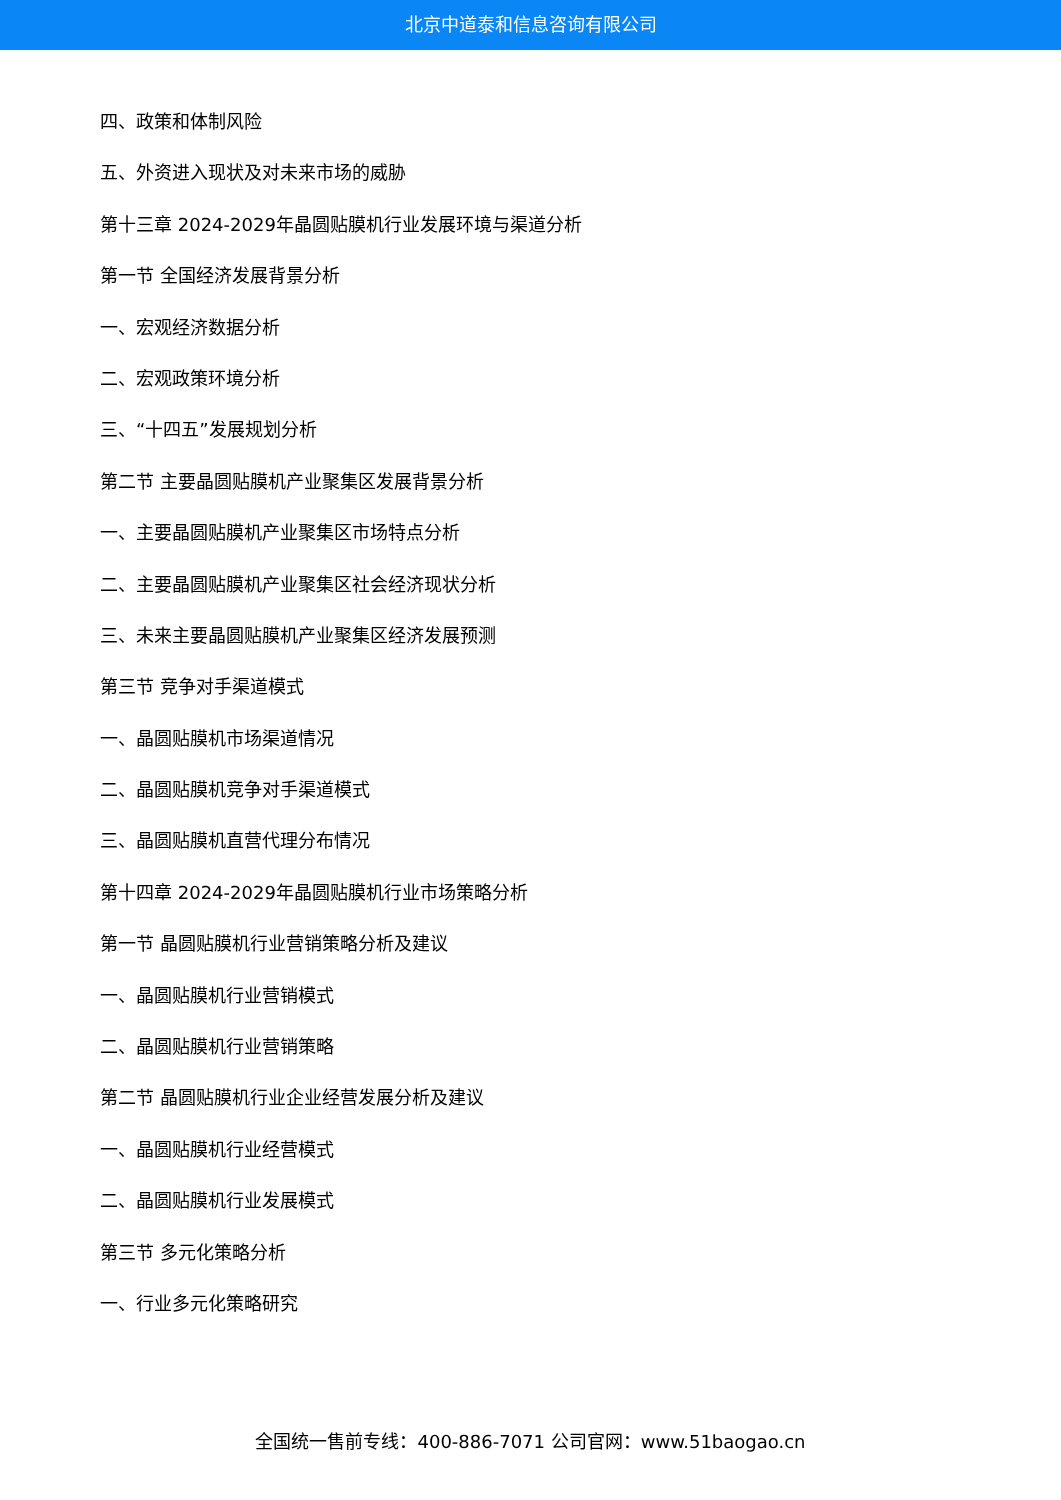北京中道泰和信息咨询有限公司
四、政策和体制风险
五、外资进入现状及对未来市场的威胁
第十三章 2024-2029年晶圆贴膜机行业发展环境与渠道分析
第一节 全国经济发展背景分析
一、宏观经济数据分析
二、宏观政策环境分析
三、“十四五”发展规划分析
第二节 主要晶圆贴膜机产业聚集区发展背景分析
一、主要晶圆贴膜机产业聚集区市场特点分析
二、主要晶圆贴膜机产业聚集区社会经济现状分析
三、未来主要晶圆贴膜机产业聚集区经济发展预测
第三节 竞争对手渠道模式
一、晶圆贴膜机市场渠道情况
二、晶圆贴膜机竞争对手渠道模式
三、晶圆贴膜机直营代理分布情况
第十四章 2024-2029年晶圆贴膜机行业市场策略分析
第一节 晶圆贴膜机行业营销策略分析及建议
一、晶圆贴膜机行业营销模式
二、晶圆贴膜机行业营销策略
第二节 晶圆贴膜机行业企业经营发展分析及建议
一、晶圆贴膜机行业经营模式
二、晶圆贴膜机行业发展模式
第三节 多元化策略分析
一、行业多元化策略研究
全国统一售前专线：400-886-7071 公司官网：www.51baogao.cn